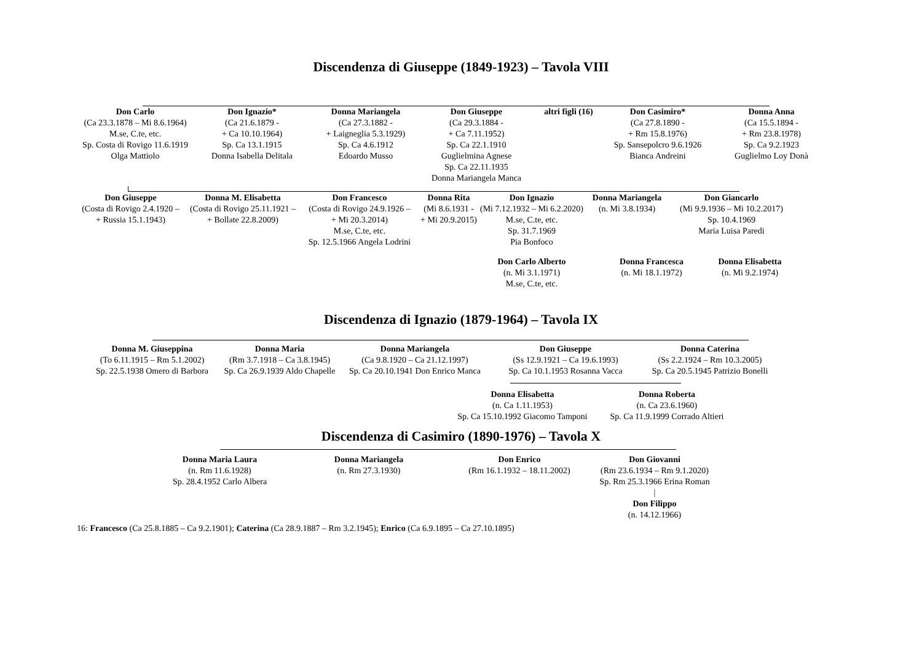Discendenza di Giuseppe (1849-1923) – Tavola VIII
Don Carlo
(Ca 23.3.1878 – Mi 8.6.1964)
M.se, C.te, etc.
Sp. Costa di Rovigo 11.6.1919
Olga Mattiolo
Don Ignazio*
(Ca 21.6.1879 -
+ Ca 10.10.1964)
Sp. Ca 13.1.1915
Donna Isabella Delitala
Donna Mariangela
(Ca 27.3.1882 -
+ Laigneglia 5.3.1929)
Sp. Ca 4.6.1912
Edoardo Musso
Don Giuseppe
(Ca 29.3.1884 -
+ Ca 7.11.1952)
Sp. Ca 22.1.1910
Guglielmina Agnese
Sp. Ca 22.11.1935
Donna Mariangela Manca
altri figli (16) Don Casimiro*
(Ca 27.8.1890 -
+ Rm 15.8.1976)
Sp. Sansepolcro 9.6.1926
Bianca Andreini
Donna Anna
(Ca 15.5.1894 -
+ Rm 23.8.1978)
Sp. Ca 9.2.1923
Guglielmo Loy Donà
Don Giuseppe
(Costa di Rovigo 2.4.1920 –
+ Russia 15.1.1943)
Donna M. Elisabetta
(Costa di Rovigo 25.11.1921 –
+ Bollate 22.8.2009)
Don Francesco
(Costa di Rovigo 24.9.1926 –
+ Mi 20.3.2014)
M.se, C.te, etc.
Sp. 12.5.1966 Angela Lodrini
Donna Rita
(Mi 8.6.1931 -
+ Mi 20.9.2015)
Don Ignazio
(Mi 7.12.1932 – Mi 6.2.2020)
M.se, C.te, etc.
Sp. 31.7.1969
Pia Bonfoco
Don Carlo Alberto
(n. Mi 3.1.1971)
M.se, C.te, etc.
Donna Mariangela
(n. Mi 3.8.1934)
Don Giancarlo
(Mi 9.9.1936 – Mi 10.2.2017)
Sp. 10.4.1969
Maria Luisa Paredi
Donna Francesca
(n. Mi 18.1.1972) Donna Elisabetta
(n. Mi 9.2.1974)
Discendenza di Ignazio (1879-1964) – Tavola IX
Donna M. Giuseppina
(To 6.11.1915 – Rm 5.1.2002)
Sp. 22.5.1938 Omero di Barbora
Donna Maria
(Rm 3.7.1918 – Ca 3.8.1945)
Sp. Ca 26.9.1939 Aldo Chapelle
Donna Mariangela
(Ca 9.8.1920 – Ca 21.12.1997)
Sp. Ca 20.10.1941 Don Enrico Manca
Don Giuseppe
(Ss 12.9.1921 – Ca 19.6.1993)
Sp. Ca 10.1.1953 Rosanna Vacca
Donna Caterina
(Ss 2.2.1924 – Rm 10.3.2005)
Sp. Ca 20.5.1945 Patrizio Bonelli
Donna Elisabetta
(n. Ca 1.11.1953)
Sp. Ca 15.10.1992 Giacomo Tamponi
Donna Roberta
(n. Ca 23.6.1960)
Sp. Ca 11.9.1999 Corrado Altieri
Discendenza di Casimiro (1890-1976) – Tavola X
Donna Maria Laura
(n. Rm 11.6.1928)
Sp. 28.4.1952 Carlo Albera
Donna Mariangela
(n. Rm 27.3.1930)
Don Enrico
(Rm 16.1.1932 – 18.11.2002)
Don Giovanni
(Rm 23.6.1934 – Rm 9.1.2020)
Sp. Rm 25.3.1966 Erina Roman
|
Don Filippo
(n. 14.12.1966)
16: Francesco (Ca 25.8.1885 – Ca 9.2.1901); Caterina (Ca 28.9.1887 – Rm 3.2.1945); Enrico (Ca 6.9.1895 – Ca 27.10.1895)